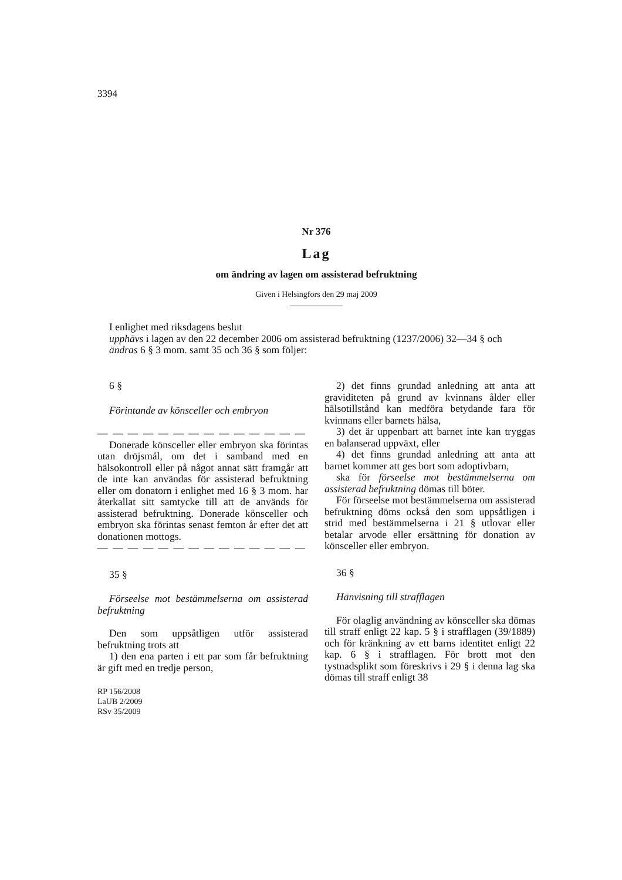3394
Nr 376
Lag
om ändring av lagen om assisterad befruktning
Given i Helsingfors den 29 maj 2009
I enlighet med riksdagens beslut
upphävs i lagen av den 22 december 2006 om assisterad befruktning (1237/2006) 32—34 § och
ändras 6 § 3 mom. samt 35 och 36 § som följer:
6 §
Förintande av könsceller och embryon
— — — — — — — — — — — — — —
Donerade könsceller eller embryon ska förintas utan dröjsmål, om det i samband med en hälsokontroll eller på något annat sätt framgår att de inte kan användas för assisterad befruktning eller om donatorn i enlighet med 16 § 3 mom. har återkallat sitt samtycke till att de används för assisterad befruktning. Donerade könsceller och embryon ska förintas senast femton år efter det att donationen mottogs.
— — — — — — — — — — — — — —
35 §
Förseelse mot bestämmelserna om assisterad befruktning
Den som uppsåtligen utför assisterad befruktning trots att
1) den ena parten i ett par som får befruktning är gift med en tredje person,
RP 156/2008
LaUB 2/2009
RSv 35/2009
2) det finns grundad anledning att anta att graviditeten på grund av kvinnans ålder eller hälsotillstånd kan medföra betydande fara för kvinnans eller barnets hälsa,
3) det är uppenbart att barnet inte kan tryggas en balanserad uppväxt, eller
4) det finns grundad anledning att anta att barnet kommer att ges bort som adoptivbarn,
ska för förseelse mot bestämmelserna om assisterad befruktning dömas till böter.
För förseelse mot bestämmelserna om assisterad befruktning döms också den som uppsåtligen i strid med bestämmelserna i 21 § utlovar eller betalar arvode eller ersättning för donation av könsceller eller embryon.
36 §
Hänvisning till strafflagen
För olaglig användning av könsceller ska dömas till straff enligt 22 kap. 5 § i strafflagen (39/1889) och för kränkning av ett barns identitet enligt 22 kap. 6 § i strafflagen. För brott mot den tystnadsplikt som föreskrivs i 29 § i denna lag ska dömas till straff enligt 38